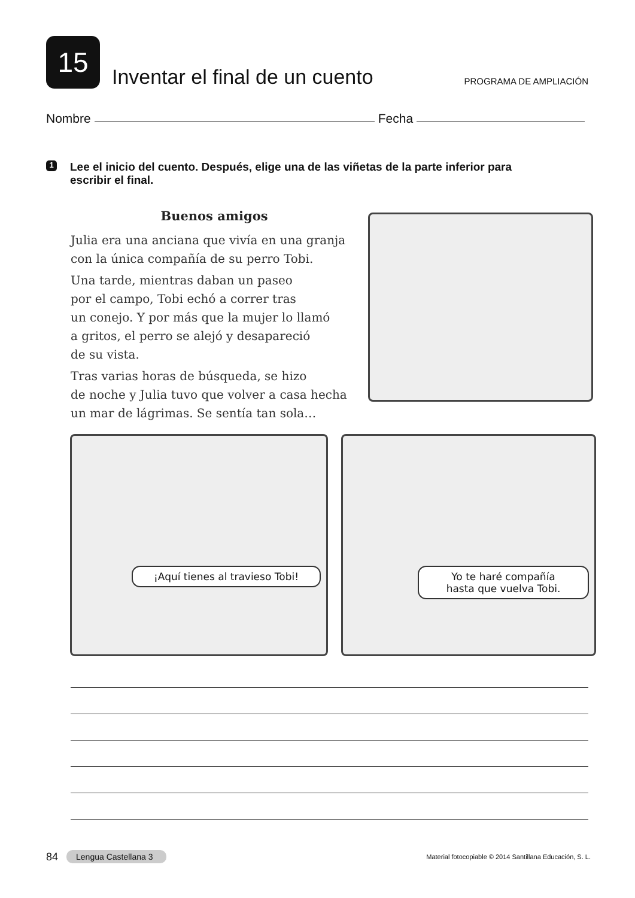15
Inventar el final de un cuento
PROGRAMA DE AMPLIACIÓN
Nombre Fecha
1 Lee el inicio del cuento. Después, elige una de las viñetas de la parte inferior para escribir el final.
Buenos amigos
Julia era una anciana que vivía en una granja con la única compañía de su perro Tobi.
Una tarde, mientras daban un paseo
por el campo, Tobi echó a correr tras
un conejo. Y por más que la mujer lo llamó
a gritos, el perro se alejó y desapareció
de su vista.
Tras varias horas de búsqueda, se hizo
de noche y Julia tuvo que volver a casa hecha
un mar de lágrimas. Se sentía tan sola…
¡Aquí tienes al travieso Tobi!
Yo te haré compañía
hasta que vuelva Tobi.
84 Lengua Castellana 3 Material fotocopiable © 2014 Santillana Educación, S. L.